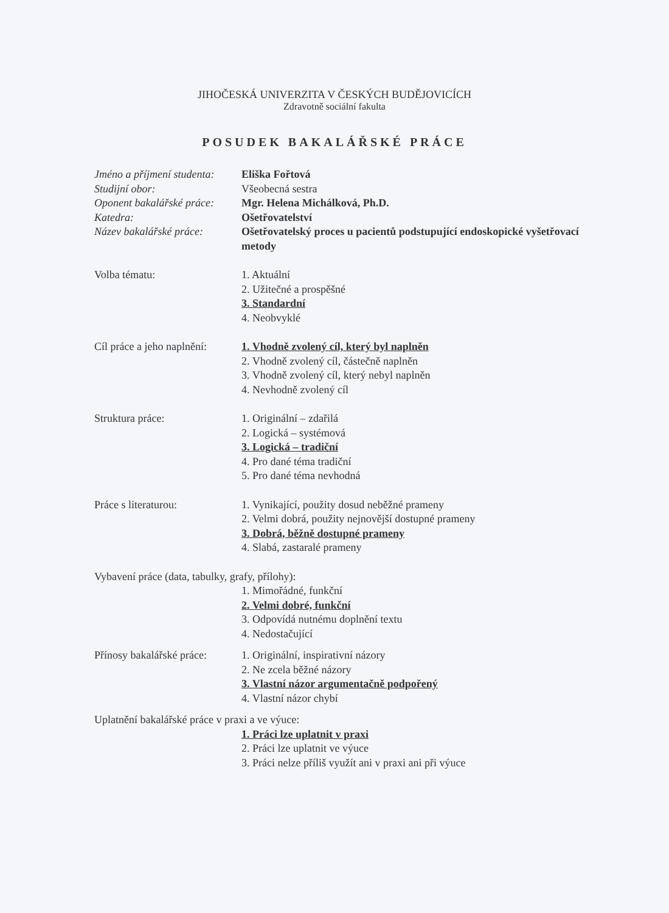JIHOČESKÁ UNIVERZITA V ČESKÝCH BUDĚJOVICÍCH
Zdravotně sociální fakulta
POSUDEK BAKALÁŘSKÉ PRÁCE
Jméno a příjmení studenta:
Eliška Fořtová
Studijní obor: Všeobecná sestra
Oponent bakalářské práce:
Mgr. Helena Michálková, Ph.D.
Katedra: Ošetřovatelství
Název bakalářské práce:
Ošetřovatelský proces u pacientů podstupující endoskopické vyšetřovací metody
Volba tématu: 1. Aktuální
2. Užitečné a prospěšné
3. Standardní
4. Neobvyklé
Cíl práce a jeho naplnění:
1. Vhodně zvolený cíl, který byl naplněn
2. Vhodně zvolený cíl, částečně naplněn
3. Vhodně zvolený cíl, který nebyl naplněn
4. Nevhodně zvolený cíl
Struktura práce: 1. Originální – zdařilá
2. Logická – systémová
3. Logická – tradiční
4. Pro dané téma tradiční
5. Pro dané téma nevhodná
Práce s literaturou: 1. Vynikající, použity dosud neběžné prameny
2. Velmi dobrá, použity nejnovější dostupné prameny
3. Dobrá, běžně dostupné prameny
4. Slabá, zastaralé prameny
Vybavení práce (data, tabulky, grafy, přílohy):
1. Mimořádné, funkční
2. Velmi dobré, funkční
3. Odpovídá nutnému doplnění textu
4. Nedostačující
Přínosy bakalářské práce:
1. Originální, inspirativní názory
2. Ne zcela běžné názory
3. Vlastní názor argumentačně podpořený
4. Vlastní názor chybí
Uplatnění bakalářské práce v praxi a ve výuce:
1. Práci lze uplatnit v praxi
2. Práci lze uplatnit ve výuce
3. Práci nelze příliš využít ani v praxi ani při výuce